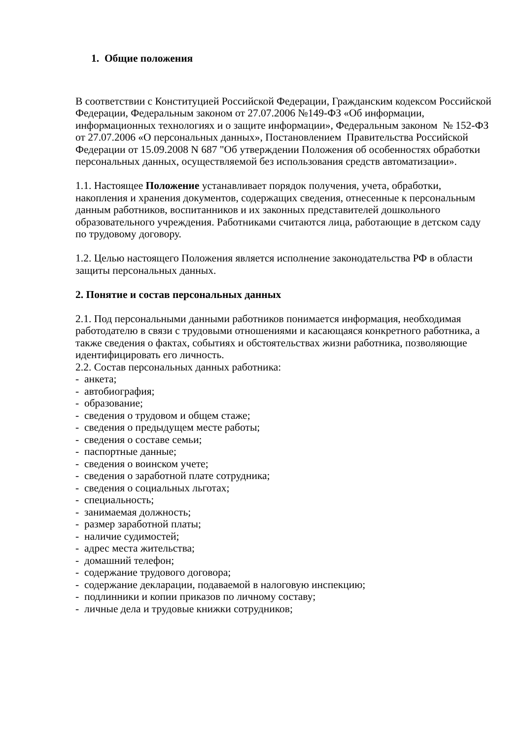1. Общие положения
В соответствии с Конституцией Российской Федерации, Гражданским кодексом Российской Федерации, Федеральным законом от 27.07.2006 №149-ФЗ «Об информации, информационных технологиях и о защите информации», Федеральным законом № 152-ФЗ от 27.07.2006 «О персональных данных», Постановлением Правительства Российской Федерации от 15.09.2008 N 687 "Об утверждении Положения об особенностях обработки персональных данных, осуществляемой без использования средств автоматизации».
1.1. Настоящее Положение устанавливает порядок получения, учета, обработки, накопления и хранения документов, содержащих сведения, отнесенные к персональным данным работников, воспитанников и их законных представителей дошкольного образовательного учреждения. Работниками считаются лица, работающие в детском саду по трудовому договору.
1.2. Целью настоящего Положения является исполнение законодательства РФ в области защиты персональных данных.
2. Понятие и состав персональных данных
2.1. Под персональными данными работников понимается информация, необходимая работодателю в связи с трудовыми отношениями и касающаяся конкретного работника, а также сведения о фактах, событиях и обстоятельствах жизни работника, позволяющие идентифицировать его личность.
2.2. Состав персональных данных работника:
- анкета;
- автобиография;
- образование;
- сведения о трудовом и общем стаже;
- сведения о предыдущем месте работы;
- сведения о составе семьи;
- паспортные данные;
- сведения о воинском учете;
- сведения о заработной плате сотрудника;
- сведения о социальных льготах;
- специальность;
- занимаемая должность;
- размер заработной платы;
- наличие судимостей;
- адрес места жительства;
- домашний телефон;
- содержание трудового договора;
- содержание декларации, подаваемой в налоговую инспекцию;
- подлинники и копии приказов по личному составу;
- личные дела и трудовые книжки сотрудников;